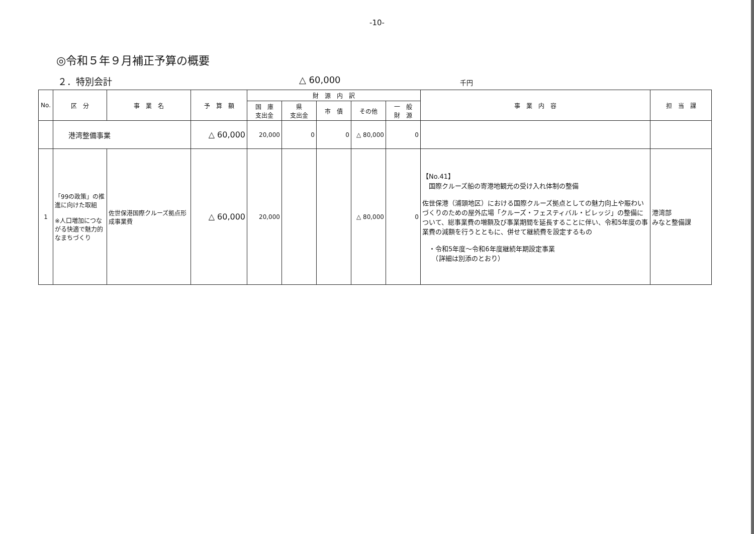-10-
◎令和５年９月補正予算の概要
２．特別会計 △ 60,000 千円
| No. | 区 分 | 事 業 名 | 予 算 額 | 財 源 内 訳 | | | | | 事 業 内 容 | 担 当 課 |
| --- | --- | --- | --- | --- | --- | --- | --- | --- | --- | --- |
| | | | | 国 庫 支出金 | 県 支出金 | 市 債 | その他 | 一 般 財 源 | | |
| | 港湾整備事業 | | △ 60,000 | 20,000 | 0 | 0 | △ 80,000 | 0 | | |
| 1 | 「99の政策」の推進に向けた取組 ※人口増加につながる快適で魅力的なまちづくり | 佐世保港国際クルーズ拠点形成事業費 | △ 60,000 | 20,000 | | | △ 80,000 | 0 | 【No.41】 国際クルーズ船の寄港地観光の受け入れ体制の整備 佐世保港（浦頭地区）における国際クルーズ拠点としての魅力向上や賑わいづくりのための屋外広場「クルーズ・フェスティバル・ビレッジ」の整備について、総事業費の増額及び事業期間を延長することに伴い、令和5年度の事業費の減額を行うとともに、併せて継続費を設定するもの ・令和5年度～令和6年度継続年期設定事業 （詳細は別添のとおり） | 港湾部 みなと整備課 |